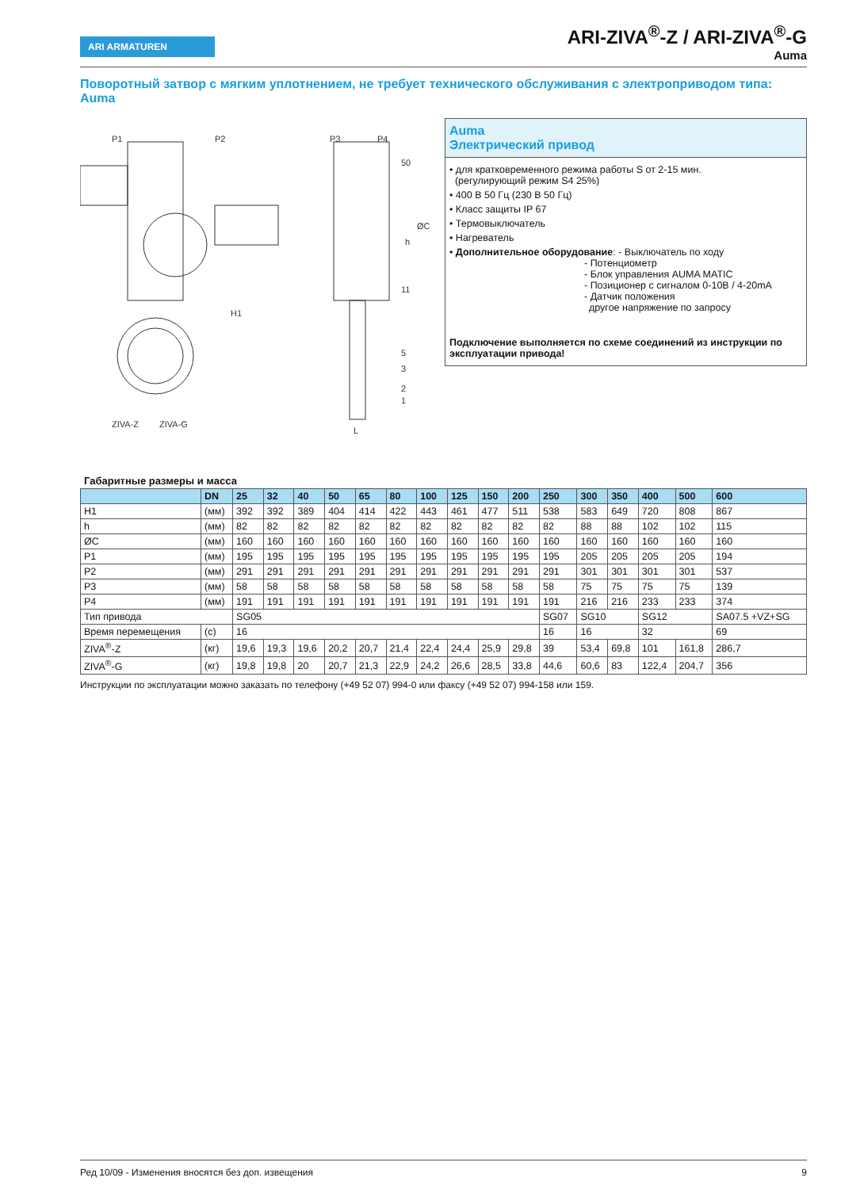ARI ARMATUREN
ARI-ZIVA<sup>®</sup>-Z / ARI-ZIVA<sup>®</sup>-G
Auma
Поворотный затвор с мягким уплотнением, не требует технического обслуживания с электроприводом типа: Auma
P1
P2
P3
P4
H1
ZIVA-Z
ZIVA-G
50
11
5
3
2
1
L
h
ØC
Auma
Электрический привод
• для кратковременного режима работы S от 2-15 мин.
(регулирующий режим S4 25%)
• 400 В 50 Гц (230 В 50 Гц)
• Класс защиты IP 67
• Термовыключатель
• Нагреватель
• Дополнительное оборудование: - Выключатель по ходу
- Потенциометр
- Блок управления AUMA MATIC
- Позиционер с сигналом 0-10В / 4-20mA
- Датчик положения
другое напряжение по запросу
Подключение выполняется по схеме соединений из инструкции по эксплуатации привода!
Габаритные размеры и масса
| | DN | 25 | 32 | 40 | 50 | 65 | 80 | 100 | 125 | 150 | 200 | 250 | 300 | 350 | 400 | 500 | 600 |
| --- | --- | --- | --- | --- | --- | --- | --- | --- | --- | --- | --- | --- | --- | --- | --- | --- | --- |
| H1 | (мм) | 392 | 392 | 389 | 404 | 414 | 422 | 443 | 461 | 477 | 511 | 538 | 583 | 649 | 720 | 808 | 867 |
| h | (мм) | 82 | 82 | 82 | 82 | 82 | 82 | 82 | 82 | 82 | 82 | 82 | 88 | 88 | 102 | 102 | 115 |
| ØC | (мм) | 160 | 160 | 160 | 160 | 160 | 160 | 160 | 160 | 160 | 160 | 160 | 160 | 160 | 160 | 160 | 160 |
| P1 | (мм) | 195 | 195 | 195 | 195 | 195 | 195 | 195 | 195 | 195 | 195 | 195 | 205 | 205 | 205 | 205 | 194 |
| P2 | (мм) | 291 | 291 | 291 | 291 | 291 | 291 | 291 | 291 | 291 | 291 | 291 | 301 | 301 | 301 | 301 | 537 |
| P3 | (мм) | 58 | 58 | 58 | 58 | 58 | 58 | 58 | 58 | 58 | 58 | 58 | 75 | 75 | 75 | 75 | 139 |
| P4 | (мм) | 191 | 191 | 191 | 191 | 191 | 191 | 191 | 191 | 191 | 191 | 191 | 216 | 216 | 233 | 233 | 374 |
| Тип привода | | SG05 | | | | | | | | | | SG07 | SG10 | | SG12 | | SA07.5 +VZ+SG |
| Время перемещения | (с) | 16 | | | | | | | | | | 16 | 16 | | 32 | | 69 |
| ZIVA<sup>®</sup>-Z | (кг) | 19,6 | 19,3 | 19,6 | 20,2 | 20,7 | 21,4 | 22,4 | 24,4 | 25,9 | 29,8 | 39 | 53,4 | 69,8 | 101 | 161,8 | 286,7 |
| ZIVA<sup>®</sup>-G | (кг) | 19,8 | 19,8 | 20 | 20,7 | 21,3 | 22,9 | 24,2 | 26,6 | 28,5 | 33,8 | 44,6 | 60,6 | 83 | 122,4 | 204,7 | 356 |
Инструкции по эксплуатации можно заказать по телефону (+49 52 07) 994-0 или факсу (+49 52 07) 994-158 или 159.
Ред 10/09 - Изменения вносятся без доп. извещения 9